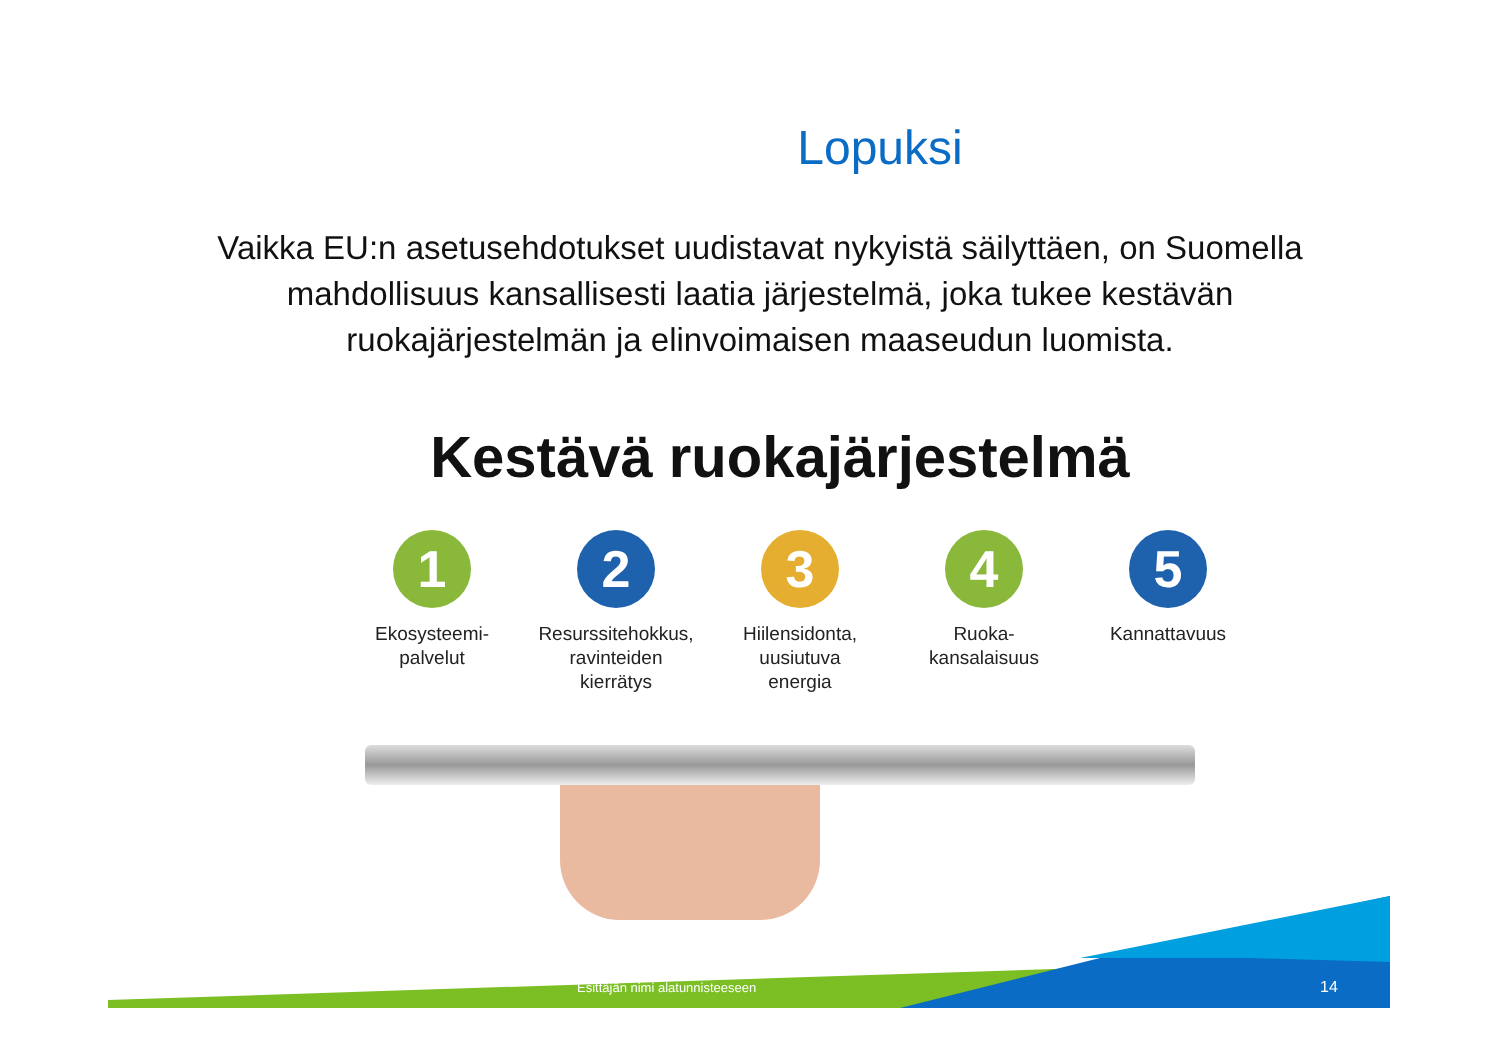Lopuksi
Vaikka EU:n asetusehdotukset uudistavat nykyistä säilyttäen, on Suomella mahdollisuus kansallisesti laatia järjestelmä, joka tukee kestävän ruokajärjestelmän ja elinvoimaisen maaseudun luomista.
Kestävä ruokajärjestelmä
1
Ekosysteemi-
palvelut
2
Resurssitehokkus,
ravinteiden
kierrätys
3
Hiilensidonta,
uusiutuva
energia
4
Ruoka-
kansalaisuus
5
Kannattavuus
Esittäjän nimi alatunnisteeseen
14